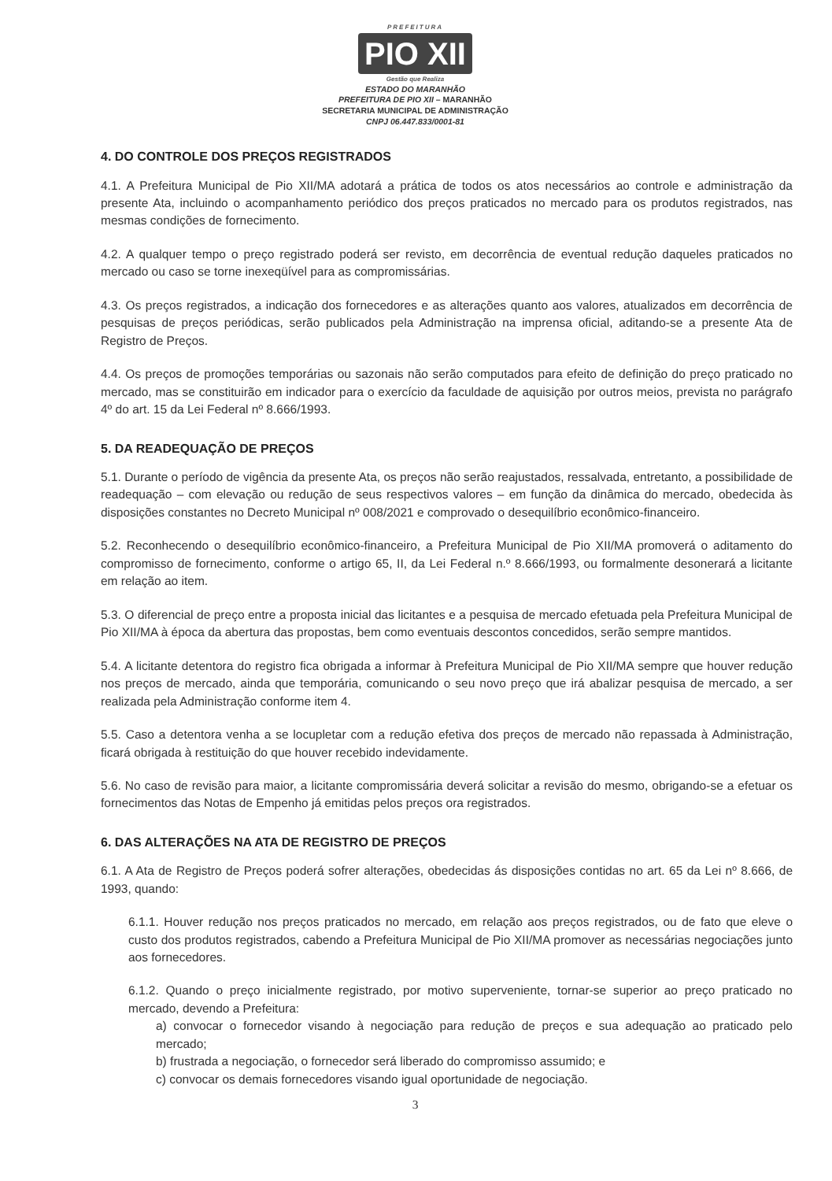PREFEITURA
PIO XII
Gestão que Realiza
ESTADO DO MARANHÃO
PREFEITURA DE PIO XII – MARANHÃO
SECRETARIA MUNICIPAL DE ADMINISTRAÇÃO
CNPJ 06.447.833/0001-81
4. DO CONTROLE DOS PREÇOS REGISTRADOS
4.1. A Prefeitura Municipal de Pio XII/MA adotará a prática de todos os atos necessários ao controle e administração da presente Ata, incluindo o acompanhamento periódico dos preços praticados no mercado para os produtos registrados, nas mesmas condições de fornecimento.
4.2. A qualquer tempo o preço registrado poderá ser revisto, em decorrência de eventual redução daqueles praticados no mercado ou caso se torne inexeqüível para as compromissárias.
4.3. Os preços registrados, a indicação dos fornecedores e as alterações quanto aos valores, atualizados em decorrência de pesquisas de preços periódicas, serão publicados pela Administração na imprensa oficial, aditando-se a presente Ata de Registro de Preços.
4.4. Os preços de promoções temporárias ou sazonais não serão computados para efeito de definição do preço praticado no mercado, mas se constituirão em indicador para o exercício da faculdade de aquisição por outros meios, prevista no parágrafo 4º do art. 15 da Lei Federal nº 8.666/1993.
5. DA READEQUAÇÃO DE PREÇOS
5.1. Durante o período de vigência da presente Ata, os preços não serão reajustados, ressalvada, entretanto, a possibilidade de readequação – com elevação ou redução de seus respectivos valores – em função da dinâmica do mercado, obedecida às disposições constantes no Decreto Municipal nº 008/2021 e comprovado o desequilíbrio econômico-financeiro.
5.2. Reconhecendo o desequilíbrio econômico-financeiro, a Prefeitura Municipal de Pio XII/MA promoverá o aditamento do compromisso de fornecimento, conforme o artigo 65, II, da Lei Federal n.º 8.666/1993, ou formalmente desonerará a licitante em relação ao item.
5.3. O diferencial de preço entre a proposta inicial das licitantes e a pesquisa de mercado efetuada pela Prefeitura Municipal de Pio XII/MA à época da abertura das propostas, bem como eventuais descontos concedidos, serão sempre mantidos.
5.4. A licitante detentora do registro fica obrigada a informar à Prefeitura Municipal de Pio XII/MA sempre que houver redução nos preços de mercado, ainda que temporária, comunicando o seu novo preço que irá abalizar pesquisa de mercado, a ser realizada pela Administração conforme item 4.
5.5. Caso a detentora venha a se locupletar com a redução efetiva dos preços de mercado não repassada à Administração, ficará obrigada à restituição do que houver recebido indevidamente.
5.6. No caso de revisão para maior, a licitante compromissária deverá solicitar a revisão do mesmo, obrigando-se a efetuar os fornecimentos das Notas de Empenho já emitidas pelos preços ora registrados.
6. DAS ALTERAÇÕES NA ATA DE REGISTRO DE PREÇOS
6.1. A Ata de Registro de Preços poderá sofrer alterações, obedecidas ás disposições contidas no art. 65 da Lei nº 8.666, de 1993, quando:
6.1.1. Houver redução nos preços praticados no mercado, em relação aos preços registrados, ou de fato que eleve o custo dos produtos registrados, cabendo a Prefeitura Municipal de Pio XII/MA promover as necessárias negociações junto aos fornecedores.
6.1.2. Quando o preço inicialmente registrado, por motivo superveniente, tornar-se superior ao preço praticado no mercado, devendo a Prefeitura:
a) convocar o fornecedor visando à negociação para redução de preços e sua adequação ao praticado pelo mercado;
b) frustrada a negociação, o fornecedor será liberado do compromisso assumido; e
c) convocar os demais fornecedores visando igual oportunidade de negociação.
3